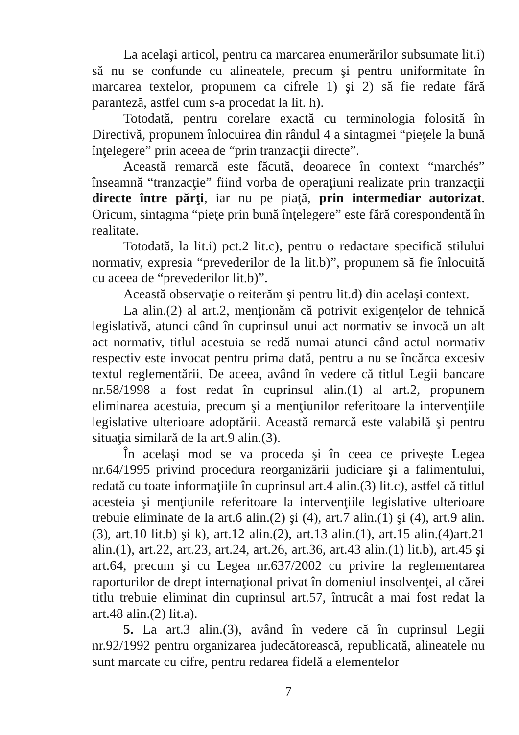La acelaşi articol, pentru ca marcarea enumerărilor subsumate lit.i) să nu se confunde cu alineatele, precum şi pentru uniformitate în marcarea textelor, propunem ca cifrele 1) şi 2) să fie redate fără paranteză, astfel cum s-a procedat la lit. h).
Totodată, pentru corelare exactă cu terminologia folosită în Directivă, propunem înlocuirea din rândul 4 a sintagmei “pieţele la bună înţelegere” prin aceea de “prin tranzacţii directe”.
Această remarcă este făcută, deoarece în context “marchés” înseamnă “tranzacţie” fiind vorba de operaţiuni realizate prin tranzacţii directe între părţi, iar nu pe piaţă, prin intermediar autorizat. Oricum, sintagma “pieţe prin bună înţelegere” este fără corespondentă în realitate.
Totodată, la lit.i) pct.2 lit.c), pentru o redactare specifică stilului normativ, expresia “prevederilor de la lit.b)”, propunem să fie înlocuită cu aceea de “prevederilor lit.b)”.
Această observaţie o reiterăm şi pentru lit.d) din acelaşi context.
La alin.(2) al art.2, menţionăm că potrivit exigenţelor de tehnică legislativă, atunci când în cuprinsul unui act normativ se invocă un alt act normativ, titlul acestuia se redă numai atunci când actul normativ respectiv este invocat pentru prima dată, pentru a nu se încărca excesiv textul reglementării. De aceea, având în vedere că titlul Legii bancare nr.58/1998 a fost redat în cuprinsul alin.(1) al art.2, propunem eliminarea acestuia, precum şi a menţiunilor referitoare la intervenţiile legislative ulterioare adoptării. Această remarcă este valabilă şi pentru situaţia similară de la art.9 alin.(3).
În acelaşi mod se va proceda şi în ceea ce priveşte Legea nr.64/1995 privind procedura reorganizării judiciare şi a falimentului, redată cu toate informaţiile în cuprinsul art.4 alin.(3) lit.c), astfel că titlul acesteia şi menţiunile referitoare la intervenţiile legislative ulterioare trebuie eliminate de la art.6 alin.(2) şi (4), art.7 alin.(1) şi (4), art.9 alin.(3), art.10 lit.b) şi k), art.12 alin.(2), art.13 alin.(1), art.15 alin.(4)art.21 alin.(1), art.22, art.23, art.24, art.26, art.36, art.43 alin.(1) lit.b), art.45 şi art.64, precum şi cu Legea nr.637/2002 cu privire la reglementarea raporturilor de drept internaţional privat în domeniul insolvenţei, al cărei titlu trebuie eliminat din cuprinsul art.57, întrucât a mai fost redat la art.48 alin.(2) lit.a).
5. La art.3 alin.(3), având în vedere că în cuprinsul Legii nr.92/1992 pentru organizarea judecătorească, republicată, alineatele nu sunt marcate cu cifre, pentru redarea fidelă a elementelor
7